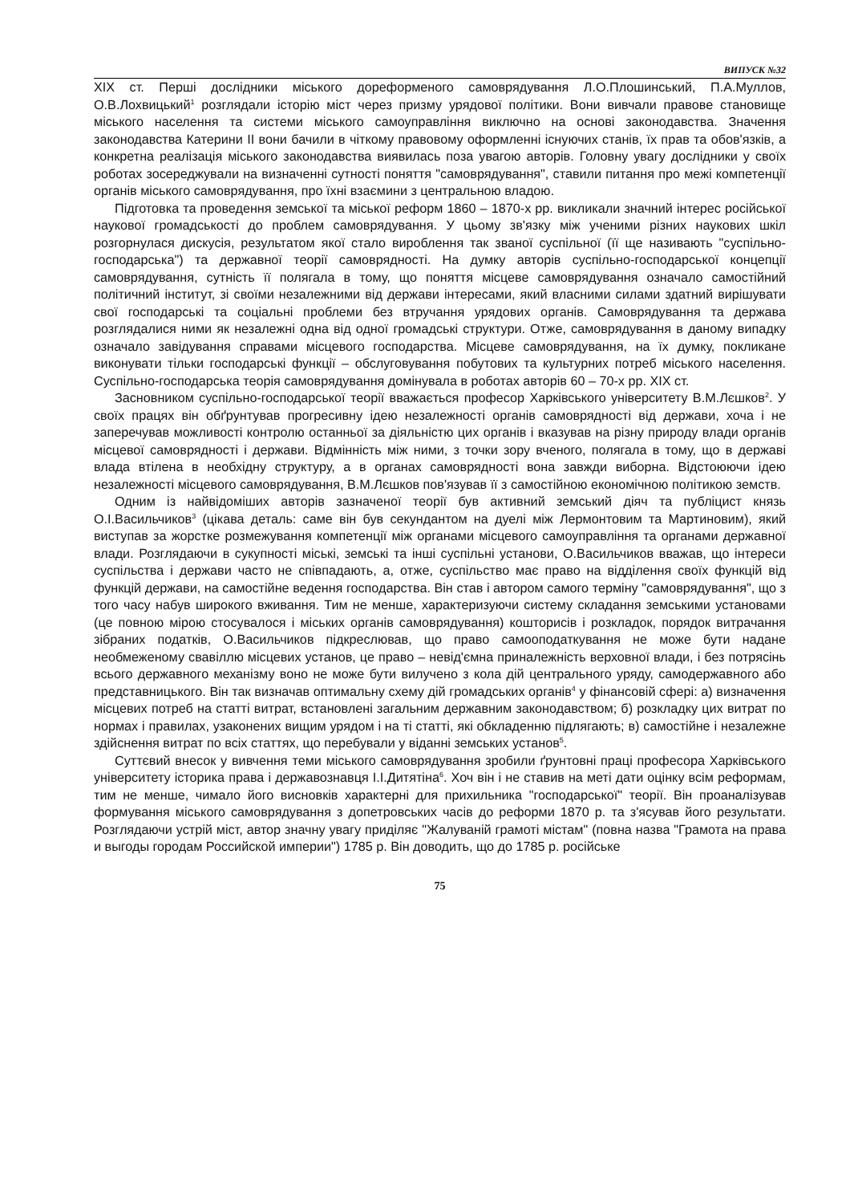ВИПУСК №32
XIX ст. Перші дослідники міського дореформеного самоврядування Л.О.Плошинський, П.А.Муллов, О.В.Лохвицький<sup>1</sup> розглядали історію міст через призму урядової політики. Вони вивчали правове становище міського населення та системи міського самоуправління виключно на основі законодавства. Значення законодавства Катерини II вони бачили в чіткому правовому оформленні існуючих станів, їх прав та обов'язків, а конкретна реалізація міського законодавства виявилась поза увагою авторів. Головну увагу дослідники у своїх роботах зосереджували на визначенні сутності поняття "самоврядування", ставили питання про межі компетенції органів міського самоврядування, про їхні взаємини з центральною владою.
Підготовка та проведення земської та міської реформ 1860 – 1870-х рр. викликали значний інтерес російської наукової громадськості до проблем самоврядування. У цьому зв'язку між ученими різних наукових шкіл розгорнулася дискусія, результатом якої стало вироблення так званої суспільної (її ще називають "суспільно-господарська") та державної теорії самоврядності. На думку авторів суспільно-господарської концепції самоврядування, сутність її полягала в тому, що поняття місцеве самоврядування означало самостійний політичний інститут, зі своїми незалежними від держави інтересами, який власними силами здатний вирішувати свої господарські та соціальні проблеми без втручання урядових органів. Самоврядування та держава розглядалися ними як незалежні одна від одної громадські структури. Отже, самоврядування в даному випадку означало завідування справами місцевого господарства. Місцеве самоврядування, на їх думку, покликане виконувати тільки господарські функції – обслуговування побутових та культурних потреб міського населення. Суспільно-господарська теорія самоврядування домінувала в роботах авторів 60 – 70-х рр. XIX ст.
Засновником суспільно-господарської теорії вважається професор Харківського університету В.М.Лєшков<sup>2</sup>. У своїх працях він обґрунтував прогресивну ідею незалежності органів самоврядності від держави, хоча і не заперечував можливості контролю останньої за діяльністю цих органів і вказував на різну природу влади органів місцевої самоврядності і держави. Відмінність між ними, з точки зору вченого, полягала в тому, що в державі влада втілена в необхідну структуру, а в органах самоврядності вона завжди виборна. Відстоюючи ідею незалежності місцевого самоврядування, В.М.Лєшков пов'язував її з самостійною економічною політикою земств.
Одним із найвідоміших авторів зазначеної теорії був активний земський діяч та публіцист князь О.І.Васильчиков<sup>3</sup> (цікава деталь: саме він був секундантом на дуелі між Лермонтовим та Мартиновим), який виступав за жорстке розмежування компетенції між органами місцевого самоуправління та органами державної влади. Розглядаючи в сукупності міські, земські та інші суспільні установи, О.Васильчиков вважав, що інтереси суспільства і держави часто не співпадають, а, отже, суспільство має право на відділення своїх функцій від функцій держави, на самостійне ведення господарства. Він став і автором самого терміну "самоврядування", що з того часу набув широкого вживання. Тим не менше, характеризуючи систему складання земськими установами (це повною мірою стосувалося і міських органів самоврядування) кошторисів і розкладок, порядок витрачання зібраних податків, О.Васильчиков підкреслював, що право самооподаткування не може бути надане необмеженому свавіллю місцевих установ, це право – невід'ємна приналежність верховної влади, і без потрясінь всього державного механізму воно не може бути вилучено з кола дій центрального уряду, самодержавного або представницького. Він так визначав оптимальну схему дій громадських органів<sup>4</sup> у фінансовій сфері: а) визначення місцевих потреб на статті витрат, встановлені загальним державним законодавством; б) розкладку цих витрат по нормах і правилах, узаконених вищим урядом і на ті статті, які обкладенню підлягають; в) самостійне і незалежне здійснення витрат по всіх статтях, що перебували у віданні земських установ<sup>5</sup>.
Суттєвий внесок у вивчення теми міського самоврядування зробили ґрунтовні праці професора Харківського університету історика права і державознавця І.І.Дитятіна<sup>6</sup>. Хоч він і не ставив на меті дати оцінку всім реформам, тим не менше, чимало його висновків характерні для прихильника "господарської" теорії. Він проаналізував формування міського самоврядування з допетровських часів до реформи 1870 р. та з'ясував його результати. Розглядаючи устрій міст, автор значну увагу приділяє "Жалуваній грамоті містам" (повна назва "Грамота на права и выгоды городам Российской империи") 1785 р. Він доводить, що до 1785 р. російське
75